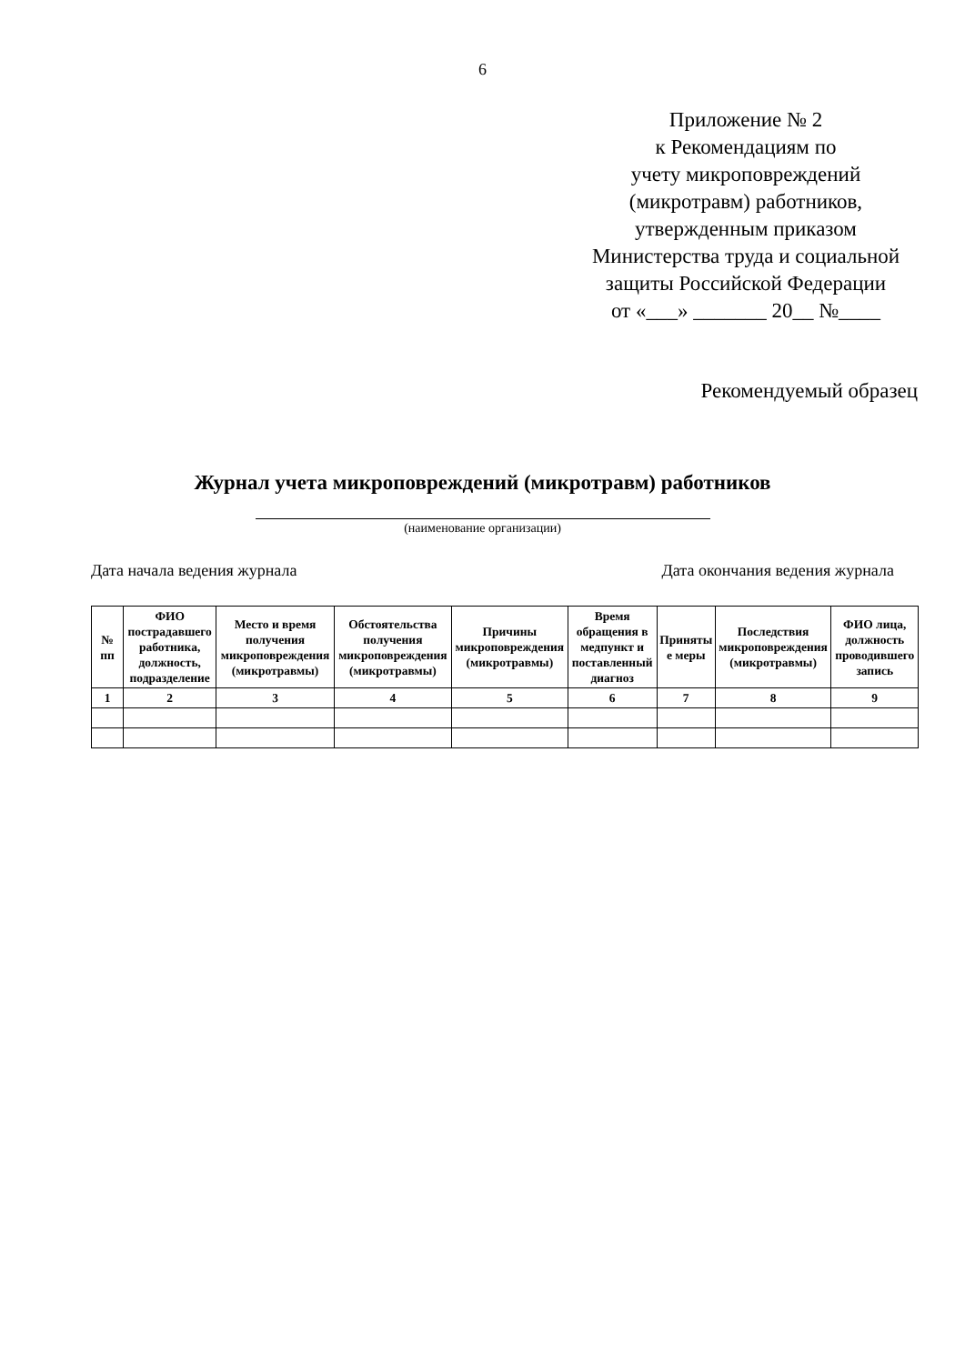6
Приложение № 2
к Рекомендациям по
учету микроповреждений
(микротравм) работников,
утвержденным приказом
Министерства труда и социальной защиты Российской Федерации
от «___» _______ 20__ №____
Рекомендуемый образец
Журнал учета микроповреждений (микротравм) работников
(наименование организации)
Дата начала ведения журнала Дата окончания ведения журнала
| № пп | ФИО пострадавшего работника, должность, подразделение | Место и время получения микроповреждения (микротравмы) | Обстоятельства получения микроповреждения (микротравмы) | Причины микроповреждения (микротравмы) | Время обращения в медпункт и поставленный диагноз | Приняты е меры | Последствия микроповреждения (микротравмы) | ФИО лица, должность проводившего запись |
| --- | --- | --- | --- | --- | --- | --- | --- | --- |
| 1 | 2 | 3 | 4 | 5 | 6 | 7 | 8 | 9 |